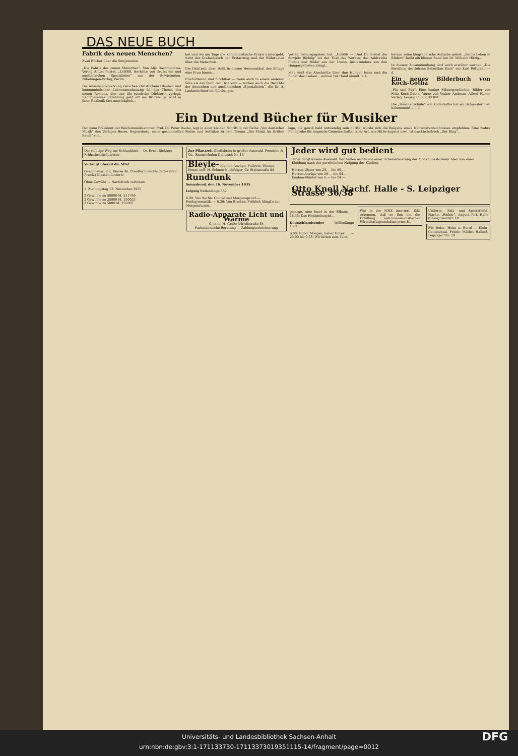DAS NEUE BUCH
Fabrik des neuen Menschen?
Zwei Bücher über die Sowjetunion
„Die Fabrik des neuen Menschen“. Von Alja Rachmanowa. Verlag Anton Pustet. „UdSSR, Berichte von deutschen und ausländischen Spezialisten“ aus der Sowjetunion. Nibelungen-Verlag, Berlin.
Die Auseinandersetzung zwischen christlichem Glauben und kommunistischer Lebensanschauung ist das Thema des neuen Romans, den uns die russische Dichterin vorlegt. Rachmanowas Erzählung geht oft ins Brutale, ja wird in ihrer Realistik fast unerträglich...
bol und wo am Tage die kommunistische Praxis umhergeht, weht der Grabeshauch der Erstarrung und der Widernatur über die Menschen.
Die Dichterin aber stellt in diesen Hexensabbat des Alltags eine Frau hinein...
Erschütternd und furchtbar — wenn auch in einem anderen Sinn als das Buch der Dichterin — wirken auch die Berichte der deutschen und ausländischen „Spezialisten“, die Dr. A. Laubenheimer im Nibelungen-
Verlag herausgegeben hat. „UdSSR — Und Du Siehst die Sowjets Richtig“ ist der Titel des Werkes, das zahlreiche Photos und Bilder aus der Union, insbesondere aus den Hungergebieten bringt...
Man muß die Abschnitte über den Hunger lesen und die Bilder dazu sehen... einmal zur Hand nimmt. v. L.
heraus seine biographische Aufgabe gelöst. „Bachs Leben in Bildern“ heißt ein kleiner Band von Dr. Wilhelm Hitzig...
In diesem Zusammenhang darf auch erwähnt werden „Die Berufung des Johann Sebastian Bach“ von Karl Röttger... —d.
Ein neues Bilderbuch von Koch-Gotha
„Fix und Fax“. Eine lustige Mäusegeschichte. Bilder von Fritz Koch-Gotha. Verse von Walter Andreas. Alfred Hahns Verlag, Leipzig C. 5, 2,80 RM.
Die „Häschenschule“ von Koch-Gotha hat ein Schwesterchen bekommen! ... —d.
Ein Dutzend Bücher für Musiker
Der neue Präsident der Reichsmusikkammer, Prof. Dr. Peter Raabe, legt in einer kleinen Schrift in der Reihe „Von deutscher Musik“ des Verlages Bosse, Regensburg, seine gesammelten Reden und Aufsätze zu dem Thema „Die Musik im Dritten Reich“ vor...
lage, die gewiß bald notwendig sein dürfte, würde sich die Beigabe eines Namensverzeichnisses empfehlen. Eine wahre Fundgrube für singende Gemeinschaften aller Art, wie Hitler-Jugend usw., ist das Liederbuch „Der Ring“...
Der richtige Weg zur Schlankheit — Dr. Ernst Richters Frühstückskräutertee
Verlangt überall die MNZ
Gewinnauszug 2. Klasse 46. Preußisch-Süddeutsche (272. Preuß.) Klassen-Lotterie
Ohne Gewähr — Nachdruck verboten
1. Ziehungstag 13. November 1935
2 Gewinne zu 50000 M. 211769
2 Gewinne zu 25000 M. 150023
2 Gewinne zu 5000 M. 255007
Zur Pflanzzeit Obstbäume in großer Auswahl. Poenicke & Co., Baumschulen Delitzsch Nr. 13
Bleyle- Kleider, Anzüge, Pullover, Westen, Hosen usw. H. Schnee Nachfolger, Gr. Steinstraße 84
Rundfunk
Sonnabend, den 16. November 1935
Leipzig Wellenlänge 382.
6.00: Von Berlin: Choral und Morgenspruch — Funkgymnastik. — 6.30: Von Breslau: Fröhlich klingt's zur Morgenstunde...
Radio-Apparate Licht und Wärme
G. m. b. H. Große Ulrichstraße 54
Fachmännische Beratung — Zahlungserleichterung
Jeder wird gut bedient
dafür bürgt unsere Auswahl. Wir halten nichts von einer Schematisierung der Moden, desto mehr aber von einer Kleidung nach der persönlichen Neigung des Käufers.
Herren-Ulster von 25.— bis 89.—
Herren-Anzüge von 29.— bis 94.—
Knaben-Mäntel von 6.— bis 24.—
Otto Knoll Nachf. Halle - S. Leipziger Strasse 36/38
gebirge, eine Insel in der Elbaue. — 18.35: Das Hochzeitsspiel...
Deutschlandsender Wellenlänge 1571.
6.00: Guten Morgen, lieber Hörer! ... — 23.00 bis 0.55: Wir bitten zum Tanz.
Wer in der MNZ inseriert, läßt erkennen, daß es ihm um die Erfüllung nationalsozialistischer Wirtschaftsgrundsätze ernst ist
Uniform-, Reit- und Sportstiefel. Marke: „Rieker“. August Pirl, Halle (Saale) Geiststr. 10
Für Reise, Heim u. Beruf — Klein-Continental. Friedr. Müller, Halle/S. Leipziger Str. 29
Universitäts- und Landesbibliothek Sachsen-Anhalt
urn:nbn:de:gbv:3:1-171133730-17113373019351115-14/fragment/page=0012 DFG